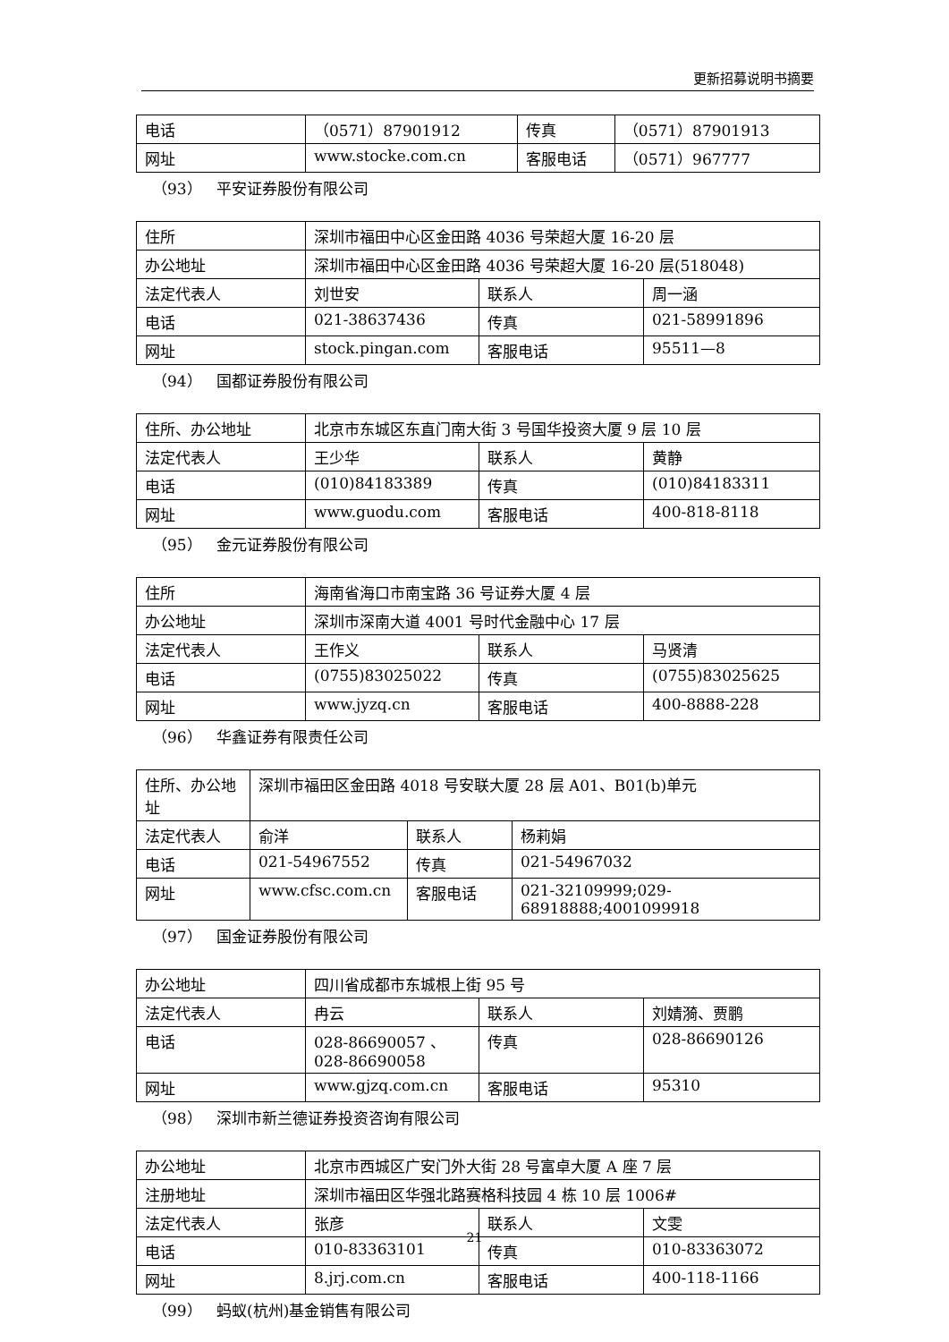更新招募说明书摘要
| 电话 | （0571）87901912 | 传真 | （0571）87901913 |
| 网址 | www.stocke.com.cn | 客服电话 | （0571）967777 |
（93） 平安证券股份有限公司
| 住所 | 深圳市福田中心区金田路 4036 号荣超大厦 16-20 层 | | |
| 办公地址 | 深圳市福田中心区金田路 4036 号荣超大厦 16-20 层(518048) | | |
| 法定代表人 | 刘世安 | 联系人 | 周一涵 |
| 电话 | 021-38637436 | 传真 | 021-58991896 |
| 网址 | stock.pingan.com | 客服电话 | 95511—8 |
（94） 国都证券股份有限公司
| 住所、办公地址 | 北京市东城区东直门南大街 3 号国华投资大厦 9 层 10 层 | | |
| 法定代表人 | 王少华 | 联系人 | 黄静 |
| 电话 | (010)84183389 | 传真 | (010)84183311 |
| 网址 | www.guodu.com | 客服电话 | 400-818-8118 |
（95） 金元证券股份有限公司
| 住所 | 海南省海口市南宝路 36 号证券大厦 4 层 | | |
| 办公地址 | 深圳市深南大道 4001 号时代金融中心 17 层 | | |
| 法定代表人 | 王作义 | 联系人 | 马贤清 |
| 电话 | (0755)83025022 | 传真 | (0755)83025625 |
| 网址 | www.jyzq.cn | 客服电话 | 400-8888-228 |
（96） 华鑫证券有限责任公司
| 住所、办公地址 | 深圳市福田区金田路 4018 号安联大厦 28 层 A01、B01(b)单元 | | |
| 法定代表人 | 俞洋 | 联系人 | 杨莉娟 |
| 电话 | 021-54967552 | 传真 | 021-54967032 |
| 网址 | www.cfsc.com.cn | 客服电话 | 021-32109999;029-68918888;4001099918 |
（97） 国金证券股份有限公司
| 办公地址 | 四川省成都市东城根上街 95 号 | | |
| 法定代表人 | 冉云 | 联系人 | 刘婧漪、贾鹏 |
| 电话 | 028-86690057 、028-86690058 | 传真 | 028-86690126 |
| 网址 | www.gjzq.com.cn | 客服电话 | 95310 |
（98） 深圳市新兰德证券投资咨询有限公司
| 办公地址 | 北京市西城区广安门外大街 28 号富卓大厦 A 座 7 层 | | |
| 注册地址 | 深圳市福田区华强北路赛格科技园 4 栋 10 层 1006# | | |
| 法定代表人 | 张彦 | 联系人 | 文雯 |
| 电话 | 010-83363101 | 传真 | 010-83363072 |
| 网址 | 8.jrj.com.cn | 客服电话 | 400-118-1166 |
（99） 蚂蚁(杭州)基金销售有限公司
21